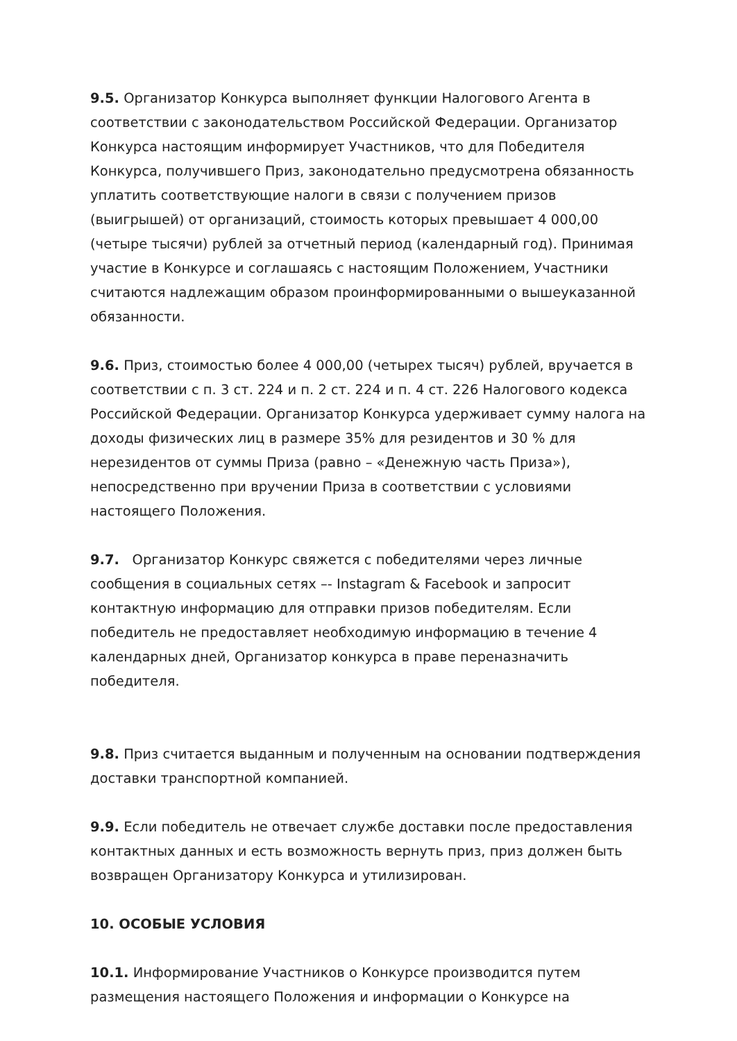9.5. Организатор Конкурса выполняет функции Налогового Агента в соответствии с законодательством Российской Федерации. Организатор Конкурса настоящим информирует Участников, что для Победителя Конкурса, получившего Приз, законодательно предусмотрена обязанность уплатить соответствующие налоги в связи с получением призов (выигрышей) от организаций, стоимость которых превышает 4 000,00 (четыре тысячи) рублей за отчетный период (календарный год). Принимая участие в Конкурсе и соглашаясь с настоящим Положением, Участники считаются надлежащим образом проинформированными о вышеуказанной обязанности.
9.6. Приз, стоимостью более 4 000,00 (четырех тысяч) рублей, вручается в соответствии с п. 3 ст. 224 и п. 2 ст. 224 и п. 4 ст. 226 Налогового кодекса Российской Федерации. Организатор Конкурса удерживает сумму налога на доходы физических лиц в размере 35% для резидентов и 30 % для нерезидентов от суммы Приза (равно – «Денежную часть Приза»), непосредственно при вручении Приза в соответствии с условиями настоящего Положения.
9.7. Организатор Конкурс свяжется с победителями через личные сообщения в социальных сетях –- Instagram & Facebook и запросит контактную информацию для отправки призов победителям. Если победитель не предоставляет необходимую информацию в течение 4 календарных дней, Организатор конкурса в праве переназначить победителя.
9.8. Приз считается выданным и полученным на основании подтверждения доставки транспортной компанией.
9.9. Если победитель не отвечает службе доставки после предоставления контактных данных и есть возможность вернуть приз, приз должен быть возвращен Организатору Конкурса и утилизирован.
10. ОСОБЫЕ УСЛОВИЯ
10.1. Информирование Участников о Конкурсе производится путем размещения настоящего Положения и информации о Конкурсе на